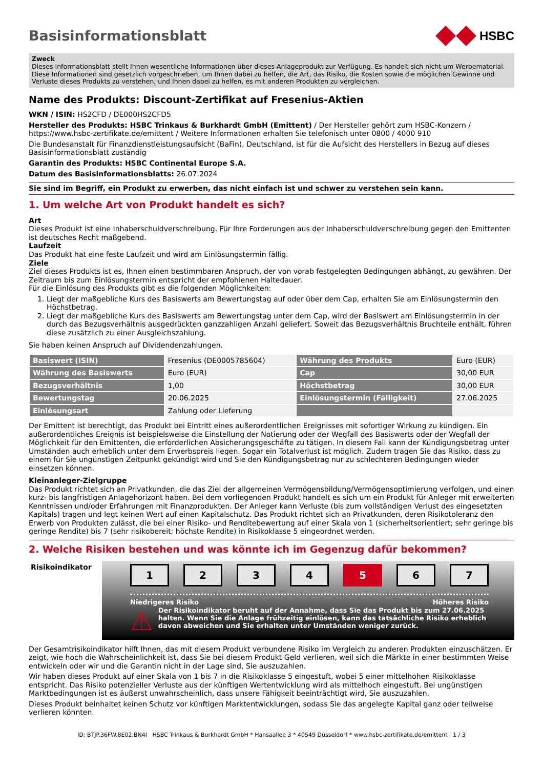Basisinformationsblatt HSBC
Zweck
Dieses Informationsblatt stellt Ihnen wesentliche Informationen über dieses Anlageprodukt zur Verfügung. Es handelt sich nicht um Werbematerial. Diese Informationen sind gesetzlich vorgeschrieben, um Ihnen dabei zu helfen, die Art, das Risiko, die Kosten sowie die möglichen Gewinne und Verluste dieses Produkts zu verstehen, und Ihnen dabei zu helfen, es mit anderen Produkten zu vergleichen.
Name des Produkts: Discount-Zertifikat auf Fresenius-Aktien
WKN / ISIN: HS2CFD / DE000HS2CFD5
Hersteller des Produkts: HSBC Trinkaus & Burkhardt GmbH (Emittent) / Der Hersteller gehört zum HSBC-Konzern / https://www.hsbc-zertifikate.de/emittent / Weitere Informationen erhalten Sie telefonisch unter 0800 / 4000 910
Die Bundesanstalt für Finanzdienstleistungsaufsicht (BaFin), Deutschland, ist für die Aufsicht des Herstellers in Bezug auf dieses Basisinformationsblatt zuständig
Garantin des Produkts: HSBC Continental Europe S.A.
Datum des Basisinformationsblatts: 26.07.2024
Sie sind im Begriff, ein Produkt zu erwerben, das nicht einfach ist und schwer zu verstehen sein kann.
1. Um welche Art von Produkt handelt es sich?
Art
Dieses Produkt ist eine Inhaberschuldverschreibung. Für Ihre Forderungen aus der Inhaberschuldverschreibung gegen den Emittenten ist deutsches Recht maßgebend.
Laufzeit
Das Produkt hat eine feste Laufzeit und wird am Einlösungstermin fällig.
Ziele
Ziel dieses Produkts ist es, Ihnen einen bestimmbaren Anspruch, der von vorab festgelegten Bedingungen abhängt, zu gewähren. Der Zeitraum bis zum Einlösungstermin entspricht der empfohlenen Haltedauer.
Für die Einlösung des Produkts gibt es die folgenden Möglichkeiten:
1. Liegt der maßgebliche Kurs des Basiswerts am Bewertungstag auf oder über dem Cap, erhalten Sie am Einlösungstermin den Höchstbetrag.
2. Liegt der maßgebliche Kurs des Basiswerts am Bewertungstag unter dem Cap, wird der Basiswert am Einlösungstermin in der durch das Bezugsverhältnis ausgedrückten ganzzahligen Anzahl geliefert. Soweit das Bezugsverhältnis Bruchteile enthält, führen diese zusätzlich zu einer Ausgleichszahlung.
Sie haben keinen Anspruch auf Dividendenzahlungen.
| Basiswert (ISIN) | Fresenius (DE0005785604) | Währung des Produkts | Euro (EUR) |
| Währung des Basiswerts | Euro (EUR) | Cap | 30,00 EUR |
| Bezugsverhältnis | 1,00 | Höchstbetrag | 30,00 EUR |
| Bewertungstag | 20.06.2025 | Einlösungstermin (Fälligkeit) | 27.06.2025 |
| Einlösungsart | Zahlung oder Lieferung | | |
Der Emittent ist berechtigt, das Produkt bei Eintritt eines außerordentlichen Ereignisses mit sofortiger Wirkung zu kündigen. Ein außerordentliches Ereignis ist beispielsweise die Einstellung der Notierung oder der Wegfall des Basiswerts oder der Wegfall der Möglichkeit für den Emittenten, die erforderlichen Absicherungsgeschäfte zu tätigen. In diesem Fall kann der Kündigungsbetrag unter Umständen auch erheblich unter dem Erwerbspreis liegen. Sogar ein Totalverlust ist möglich. Zudem tragen Sie das Risiko, dass zu einem für Sie ungünstigen Zeitpunkt gekündigt wird und Sie den Kündigungsbetrag nur zu schlechteren Bedingungen wieder einsetzen können.
Kleinanleger-Zielgruppe
Das Produkt richtet sich an Privatkunden, die das Ziel der allgemeinen Vermögensbildung/Vermögensoptimierung verfolgen, und einen kurz- bis langfristigen Anlagehorizont haben. Bei dem vorliegenden Produkt handelt es sich um ein Produkt für Anleger mit erweiterten Kenntnissen und/oder Erfahrungen mit Finanzprodukten. Der Anleger kann Verluste (bis zum vollständigen Verlust des eingesetzten Kapitals) tragen und legt keinen Wert auf einen Kapitalschutz. Das Produkt richtet sich an Privatkunden, deren Risikotoleranz den Erwerb von Produkten zulässt, die bei einer Risiko- und Renditebewertung auf einer Skala von 1 (sicherheitsorientiert; sehr geringe bis geringe Rendite) bis 7 (sehr risikobereit; höchste Rendite) in Risikoklasse 5 eingeordnet werden.
2. Welche Risiken bestehen und was könnte ich im Gegenzug dafür bekommen?
Risikoindikator
1 2 3 4 5 6 7
Niedrigeres Risiko Höheres Risiko
⚠ Der Risikoindikator beruht auf der Annahme, dass Sie das Produkt bis zum 27.06.2025 halten. Wenn Sie die Anlage frühzeitig einlösen, kann das tatsächliche Risiko erheblich davon abweichen und Sie erhalten unter Umständen weniger zurück.
Der Gesamtrisikoindikator hilft Ihnen, das mit diesem Produkt verbundene Risiko im Vergleich zu anderen Produkten einzuschätzen. Er zeigt, wie hoch die Wahrscheinlichkeit ist, dass Sie bei diesem Produkt Geld verlieren, weil sich die Märkte in einer bestimmten Weise entwickeln oder wir und die Garantin nicht in der Lage sind, Sie auszuzahlen.
Wir haben dieses Produkt auf einer Skala von 1 bis 7 in die Risikoklasse 5 eingestuft, wobei 5 einer mittelhohen Risikoklasse entspricht. Das Risiko potenzieller Verluste aus der künftigen Wertentwicklung wird als mittelhoch eingestuft. Bei ungünstigen Marktbedingungen ist es äußerst unwahrscheinlich, dass unsere Fähigkeit beeinträchtigt wird, Sie auszuzahlen.
Dieses Produkt beinhaltet keinen Schutz vor künftigen Marktentwicklungen, sodass Sie das angelegte Kapital ganz oder teilweise verlieren könnten.
ID: BTJP.36FW.8E02.BN4I HSBC Trinkaus & Burkhardt GmbH * Hansaallee 3 * 40549 Düsseldorf * www.hsbc-zertifikate.de/emittent 1 / 3